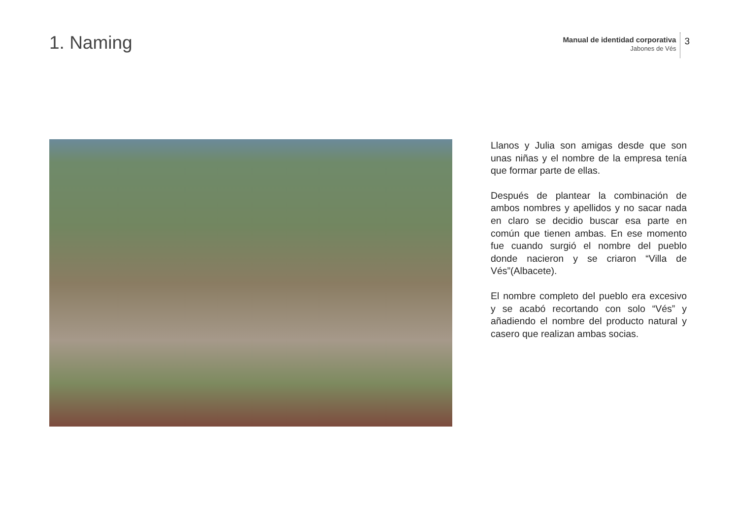1. Naming
Manual de identidad corporativa
Jabones de Vés
3
Llanos y Julia son amigas desde que son unas niñas y el nombre de la empresa tenía que formar parte de ellas.
Después de plantear la combinación de ambos nombres y apellidos y no sacar nada en claro se decidio buscar esa parte en común que tienen ambas. En ese momento fue cuando surgió el nombre del pueblo donde nacieron y se criaron “Villa de Vés”(Albacete).
El nombre completo del pueblo era excesivo y se acabó recortando con solo “Vés” y añadiendo el nombre del producto natural y casero que realizan ambas socias.